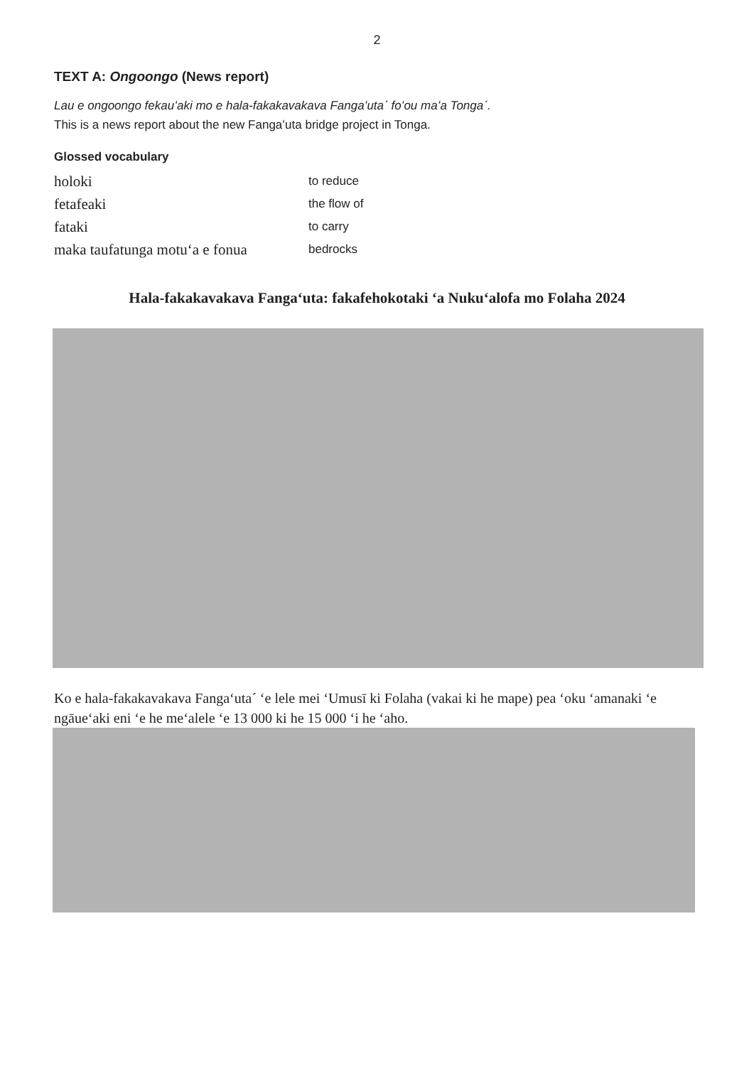2
TEXT A: Ongoongo (News report)
Lau e ongoongo fekauʻaki mo e hala-fakakavakava Fangaʻutaˊ foʻou maʻa Tongaˊ.
This is a news report about the new Fangaʻuta bridge project in Tonga.
Glossed vocabulary
| holoki | to reduce |
| fetafeaki | the flow of |
| fataki | to carry |
| maka taufatunga motuʻa e fonua | bedrocks |
Hala-fakakavakava Fangaʻuta: fakafehokotaki ʻa Nukuʻalofa mo Folaha 2024
Ko e hala-fakakavakava Fangaʻutaˊ ʻe lele mei ʻUmusī ki Folaha (vakai ki he mape) pea ʻoku ʻamanaki ʻe ngāueʻaki eni ʻe he meʻalele ʻe 13 000 ki he 15 000 ʻi he ʻaho.